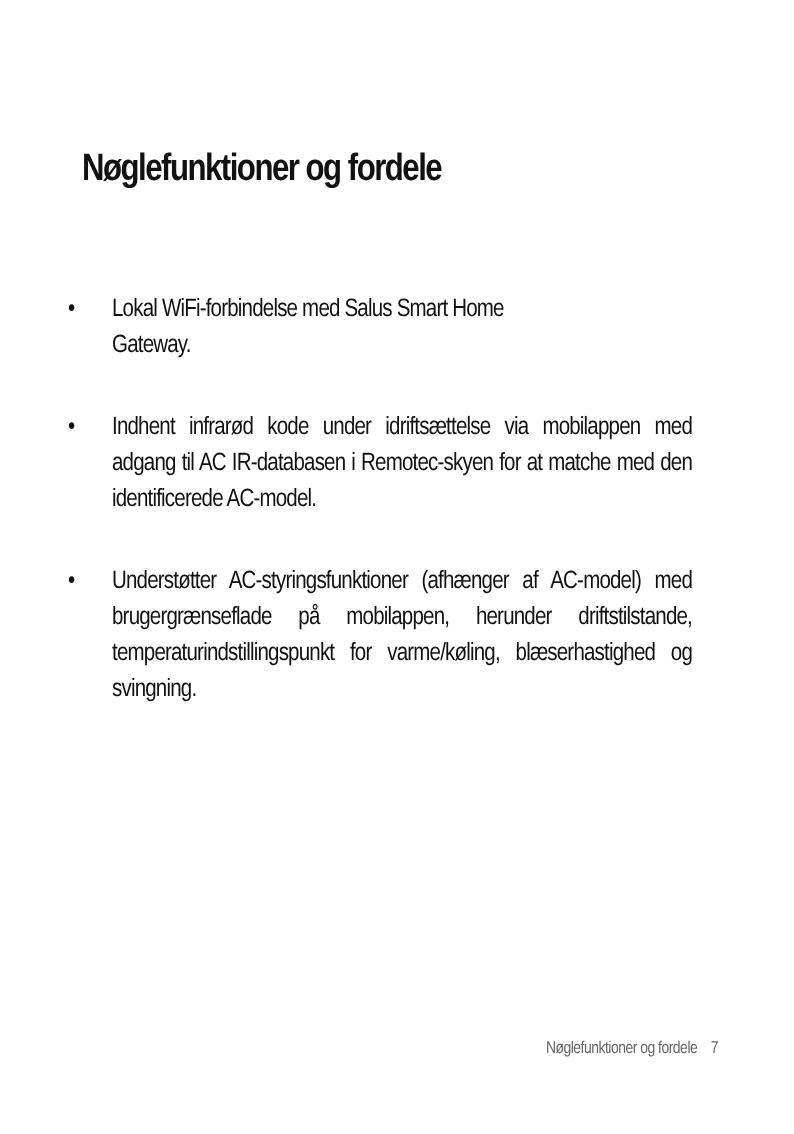Nøglefunktioner og fordele
• Lokal WiFi-forbindelse med Salus Smart Home
Gateway.
• Indhent infrarød kode under idriftsættelse via mobilappen med adgang til AC IR-databasen i Remotec-skyen for at matche med den identificerede AC-model.
• Understøtter AC-styringsfunktioner (afhænger af AC-model) med brugergrænseflade på mobilappen, herunder driftstilstande, temperaturindstillingspunkt for varme/køling, blæserhastighed og svingning.
Nøglefunktioner og fordele 7